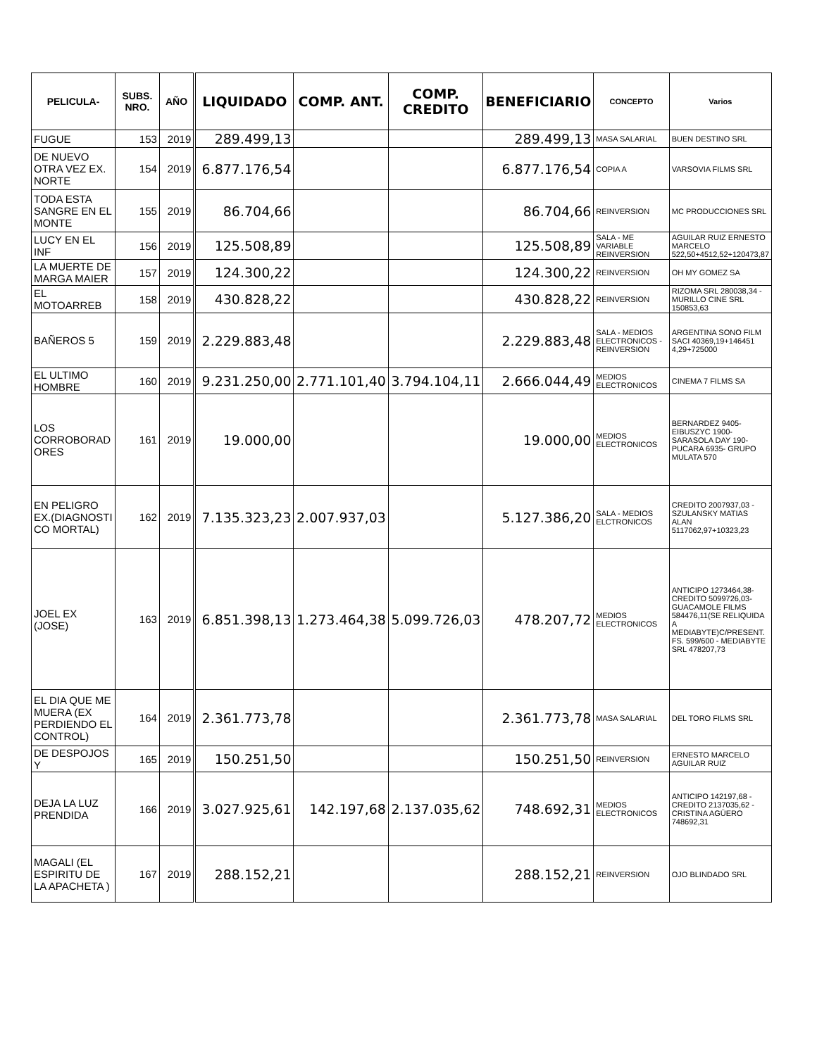| PELICULA- | SUBS. NRO. | AÑO | LIQUIDADO | COMP. ANT. | COMP. CREDITO | BENEFICIARIO | CONCEPTO | Varios |
| --- | --- | --- | --- | --- | --- | --- | --- | --- |
| FUGUE | 153 | 2019 | 289.499,13 | | | 289.499,13 | MASA SALARIAL | BUEN DESTINO SRL |
| DE NUEVO OTRA VEZ EX. NORTE | 154 | 2019 | 6.877.176,54 | | | 6.877.176,54 | COPIA A | VARSOVIA FILMS SRL |
| TODA ESTA SANGRE EN EL MONTE | 155 | 2019 | 86.704,66 | | | 86.704,66 | REINVERSION | MC PRODUCCIONES SRL |
| LUCY EN EL INF | 156 | 2019 | 125.508,89 | | | 125.508,89 | SALA - ME VARIABLE REINVERSION | AGUILAR RUIZ ERNESTO MARCELO 522,50+4512,52+120473,87 |
| LA MUERTE DE MARGA MAIER | 157 | 2019 | 124.300,22 | | | 124.300,22 | REINVERSION | OH MY GOMEZ SA |
| EL MOTOARREB | 158 | 2019 | 430.828,22 | | | 430.828,22 | REINVERSION | RIZOMA SRL 280038,34 - MURILLO CINE SRL 150853,63 |
| BAÑEROS 5 | 159 | 2019 | 2.229.883,48 | | | 2.229.883,48 | SALA - MEDIOS ELECTRONICOS - REINVERSION | ARGENTINA SONO FILM SACI 40369,19+146451 4,29+725000 |
| EL ULTIMO HOMBRE | 160 | 2019 | 9.231.250,00 | 2.771.101,40 | 3.794.104,11 | 2.666.044,49 | MEDIOS ELECTRONICOS | CINEMA 7 FILMS SA |
| LOS CORROBORAD ORES | 161 | 2019 | 19.000,00 | | | 19.000,00 | MEDIOS ELECTRONICOS | BERNARDEZ 9405-EIBUSZYC 1900-SARASOLA DAY 190- PUCARA 6935- GRUPO MULATA 570 |
| EN PELIGRO EX.(DIAGNOSTI CO MORTAL) | 162 | 2019 | 7.135.323,23 | 2.007.937,03 | | 5.127.386,20 | SALA - MEDIOS ELCTRONICOS | CREDITO 2007937,03 - SZULANSKY MATIAS ALAN 5117062,97+10323,23 |
| JOEL EX (JOSE) | 163 | 2019 | 6.851.398,13 | 1.273.464,38 | 5.099.726,03 | 478.207,72 | MEDIOS ELECTRONICOS | ANTICIPO 1273464,38- CREDITO 5099726,03- GUACAMOLE FILMS 584476,11(SE RELIQUIDA A MEDIABYTE)C/PRESENT. FS. 599/600 - MEDIABYTE SRL 478207,73 |
| EL DIA QUE ME MUERA (EX PERDIENDO EL CONTROL) | 164 | 2019 | 2.361.773,78 | | | 2.361.773,78 | MASA SALARIAL | DEL TORO FILMS SRL |
| DE DESPOJOS Y | 165 | 2019 | 150.251,50 | | | 150.251,50 | REINVERSION | ERNESTO MARCELO AGUILAR RUIZ |
| DEJA LA LUZ PRENDIDA | 166 | 2019 | 3.027.925,61 | 142.197,68 | 2.137.035,62 | 748.692,31 | MEDIOS ELECTRONICOS | ANTICIPO 142197,68 - CREDITO 2137035,62 - CRISTINA AGÜERO 748692,31 |
| MAGALI (EL ESPIRITU DE LA APACHETA ) | 167 | 2019 | 288.152,21 | | | 288.152,21 | REINVERSION | OJO BLINDADO SRL |